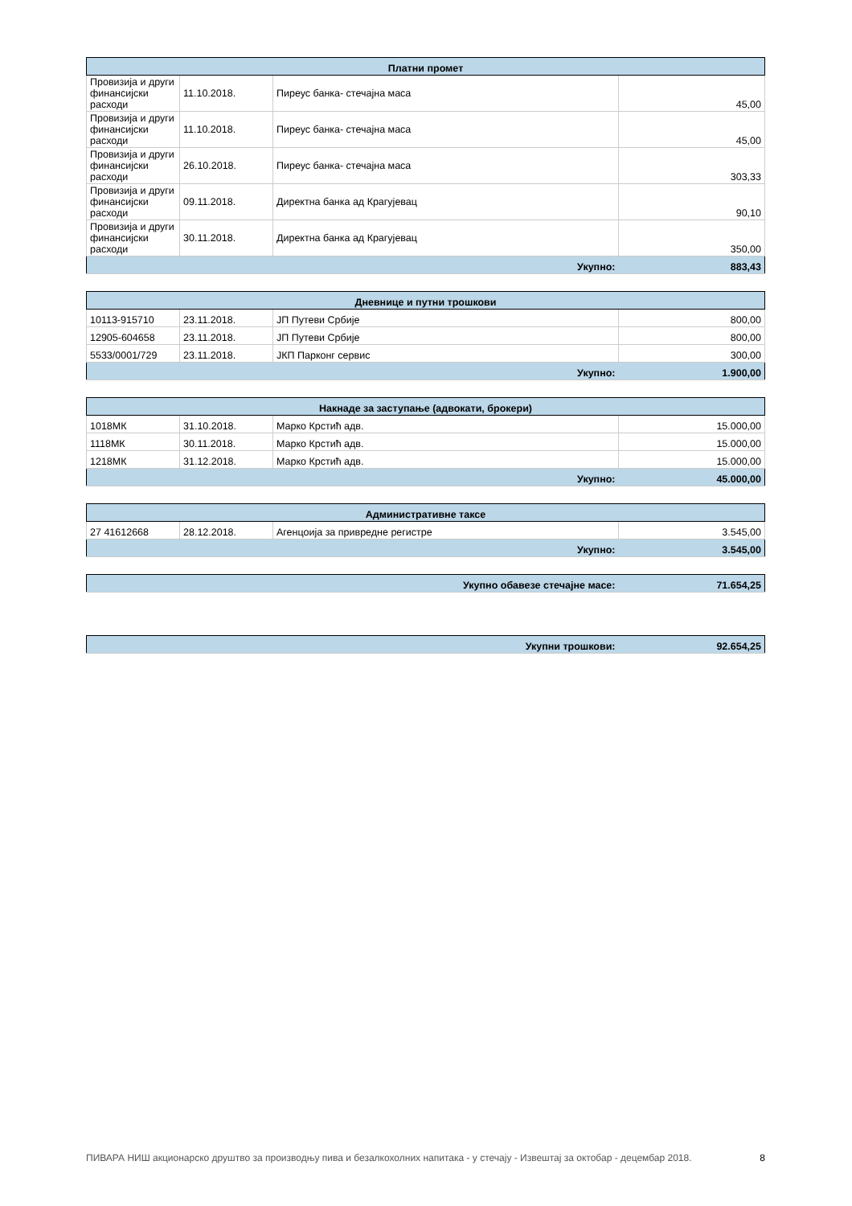| Платни промет | | | |
| --- | --- | --- | --- |
| Провизија и други финансијски расходи | 11.10.2018. | Пиреус банка- стечајна маса | 45,00 |
| Провизија и други финансијски расходи | 11.10.2018. | Пиреус банка- стечајна маса | 45,00 |
| Провизија и други финансијски расходи | 26.10.2018. | Пиреус банка- стечајна маса | 303,33 |
| Провизија и други финансијски расходи | 09.11.2018. | Директна банка ад Крагујевац | 90,10 |
| Провизија и други финансијски расходи | 30.11.2018. | Директна банка ад Крагујевац | 350,00 |
| Укупно: | | | 883,43 |
| Дневнице и путни трошкови | | | |
| --- | --- | --- | --- |
| 10113-915710 | 23.11.2018. | ЈП Путеви Србије | 800,00 |
| 12905-604658 | 23.11.2018. | ЈП Путеви Србије | 800,00 |
| 5533/0001/729 | 23.11.2018. | ЈКП Парконг сервис | 300,00 |
| Укупно: | | | 1.900,00 |
| Накнаде за заступање (адвокати, брокери) | | | |
| --- | --- | --- | --- |
| 1018МК | 31.10.2018. | Марко Крстић адв. | 15.000,00 |
| 1118МК | 30.11.2018. | Марко Крстић адв. | 15.000,00 |
| 1218МК | 31.12.2018. | Марко Крстић адв. | 15.000,00 |
| Укупно: | | | 45.000,00 |
| Административне таксе | | | |
| --- | --- | --- | --- |
| 27 41612668 | 28.12.2018. | Агенцоија за привредне регистре | 3.545,00 |
| Укупно: | | | 3.545,00 |
| Укупно обавезе стечајне масе: | 71.654,25 |
| Укупни трошкови: | 92.654,25 |
ПИВАРА НИШ акционарско друштво за производњу пива и безалкохолних напитака - у стечају - Извештај за октобар - децембар 2018. 8